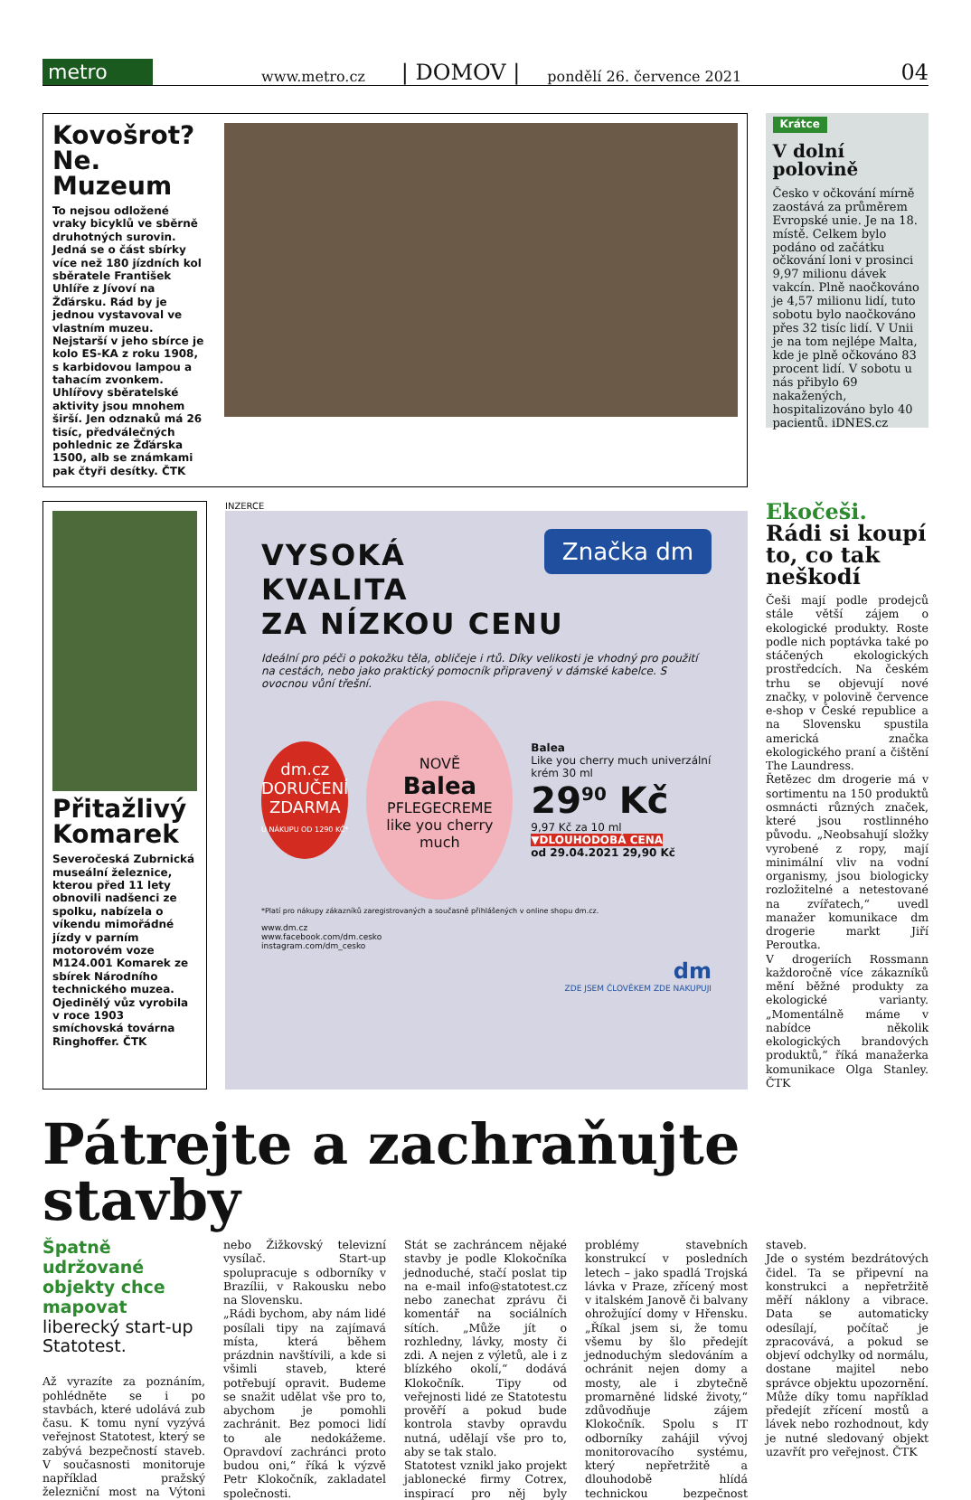metro
www.metro.cz | DOMOV | pondělí 26. července 2021 04
Kovošrot? Ne. Muzeum
To nejsou odložené vraky bicyklů ve sběrně druhotných surovin. Jedná se o část sbírky více než 180 jízdních kol sběratele František Uhlíře z Jívoví na Žďársku. Rád by je jednou vystavoval ve vlastním muzeu. Nejstarší v jeho sbírce je kolo ES-KA z roku 1908, s karbidovou lampou a tahacím zvonkem. Uhlířovy sběratelské aktivity jsou mnohem širší. Jen odznaků má 26 tisíc, předválečných pohlednic ze Žďárska 1500, alb se známkami pak čtyři desítky. ČTK
Krátce
V dolní polovině
Česko v očkování mírně zaostává za průměrem Evropské unie. Je na 18. místě. Celkem bylo podáno od začátku očkování loni v prosinci 9,97 milionu dávek vakcín. Plně naočkováno je 4,57 milionu lidí, tuto sobotu bylo naočkováno přes 32 tisíc lidí. V Unii je na tom nejlépe Malta, kde je plně očkováno 83 procent lidí. V sobotu u nás přibylo 69 nakažených, hospitalizováno bylo 40 pacientů. iDNES.cz
Přitažlivý Komarek
Severočeská Zubrnická museální železnice, kterou před 11 lety obnovili nadšenci ze spolku, nabízela o víkendu mimořádné jízdy v parním motorovém voze M124.001 Komarek ze sbírek Národního technického muzea. Ojedinělý vůz vyrobila v roce 1903 smíchovská továrna Ringhoffer. ČTK
INZERCE
Značka dm
VYSOKÁ KVALITA
ZA NÍZKOU CENU
Ideální pro péči o pokožku těla, obličeje i rtů. Díky velikosti je vhodný pro použití na cestách, nebo jako praktický pomocník připravený v dámské kabelce. S ovocnou vůní třešní.
dm.cz
DORUČENÍ ZDARMA
U NÁKUPU OD 1290 KČ*
NOVĚ
Balea
PFLEGECREME
like you cherry much
Balea
Like you cherry much univerzální krém 30 ml
29<sup>90</sup> Kč
9,97 Kč za 10 ml
▼DLOUHODOBÁ CENA
od 29.04.2021 29,90 Kč
*Platí pro nákupy zákazníků zaregistrovaných a současně přihlášených v online shopu dm.cz.
www.dm.cz
www.facebook.com/dm.cesko
instagram.com/dm_cesko
dm
ZDE JSEM ČLOVĚKEM ZDE NAKUPUJI
Ekočeši. Rádi si koupí to, co tak neškodí
Češi mají podle prodejců stále větší zájem o ekologické produkty. Roste podle nich poptávka také po stáčených ekologických prostředcích. Na českém trhu se objevují nové značky, v polovině července e-shop v České republice a na Slovensku spustila americká značka ekologického praní a čištění The Laundress.
Řetězec dm drogerie má v sortimentu na 150 produktů osmnácti různých značek, které jsou rostlinného původu. „Neobsahují složky vyrobené z ropy, mají minimální vliv na vodní organismy, jsou biologicky rozložitelné a netestované na zvířatech,“ uvedl manažer komunikace dm drogerie markt Jiří Peroutka.
V drogeriích Rossmann každoročně více zákazníků mění běžné produkty za ekologické varianty. „Momentálně máme v nabídce několik ekologických brandových produktů,“ říká manažerka komunikace Olga Stanley. ČTK
Pátrejte a zachraňujte stavby
Špatně udržované objekty chce mapovat liberecký start-up Statotest.
Až vyrazíte za poznáním, pohlédněte se i po stavbách, které udolává zub času. K tomu nyní vyzývá veřejnost Statotest, který se zabývá bezpečností staveb. V současnosti monitoruje například pražský železniční most na Výtoni nebo Žižkovský televizní vysílač. Start-up spolupracuje s odborníky v Brazílii, v Rakousku nebo na Slovensku.
„Rádi bychom, aby nám lidé posílali tipy na zajímavá místa, která během prázdnin navštívili, a kde si všimli staveb, které potřebují opravit. Budeme se snažit udělat vše pro to, abychom je pomohli zachránit. Bez pomoci lidí to ale nedokážeme. Opravdoví zachránci proto budou oni,“ říká k výzvě Petr Klokočník, zakladatel společnosti.
Stát se zachráncem nějaké stavby je podle Klokočníka jednoduché, stačí poslat tip na e-mail info@statotest.cz nebo zanechat zprávu či komentář na sociálních sítích. „Může jít o rozhledny, lávky, mosty či zdi. A nejen z výletů, ale i z blízkého okolí,“ dodává Klokočník. Tipy od veřejnosti lidé ze Statotestu prověří a pokud bude kontrola stavby opravdu nutná, udělají vše pro to, aby se tak stalo.
Statotest vznikl jako projekt jablonecké firmy Cotrex, inspirací pro něj byly problémy stavebních konstrukcí v posledních letech – jako spadlá Trojská lávka v Praze, zřícený most v italském Janově či balvany ohrožující domy v Hřensku. „Říkal jsem si, že tomu všemu by šlo předejít jednoduchým sledováním a ochránit nejen domy a mosty, ale i zbytečně promarněné lidské životy,“ zdůvodňuje zájem Klokočník. Spolu s IT odborníky zahájil vývoj monitorovacího systému, který nepřetržitě a dlouhodobě hlídá technickou bezpečnost staveb.
Jde o systém bezdrátových čidel. Ta se připevní na konstrukci a nepřetržitě měří náklony a vibrace. Data se automaticky odesílají, počítač je zpracovává, a pokud se objeví odchylky od normálu, dostane majitel nebo správce objektu upozornění. Může díky tomu například předejít zřícení mostů a lávek nebo rozhodnout, kdy je nutné sledovaný objekt uzavřít pro veřejnost. ČTK